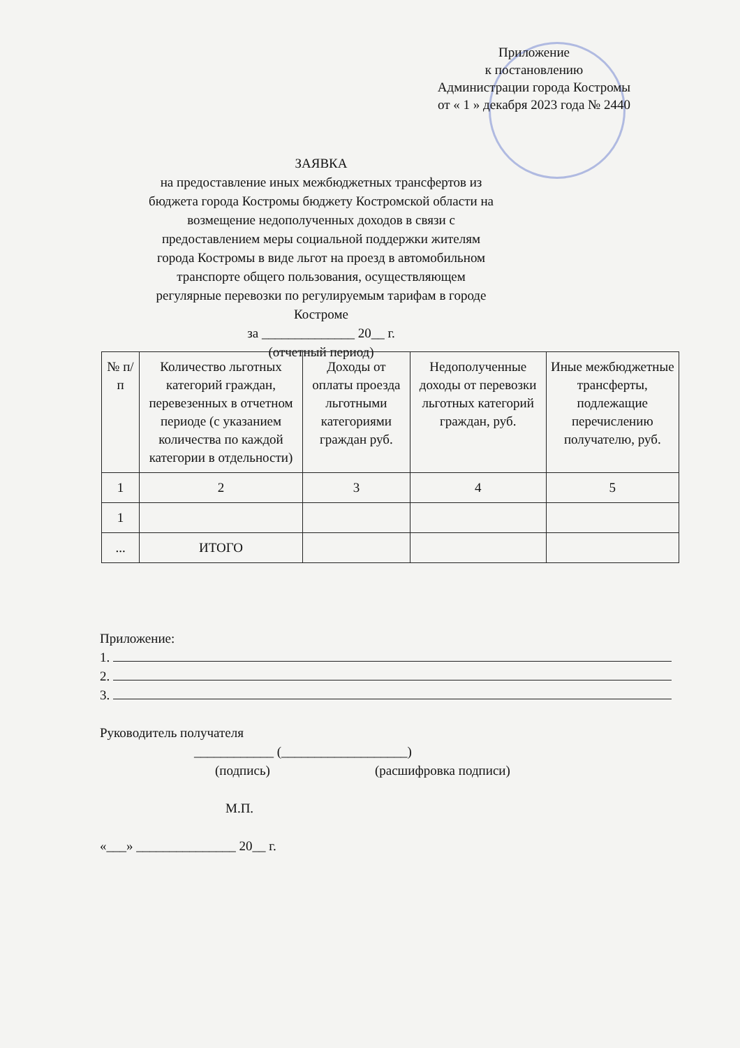Приложение
к постановлению
Администрации города Костромы
от « 1 » декабря 2023 года № 2440
ЗАЯВКА
на предоставление иных межбюджетных трансфертов из бюджета города Костромы бюджету Костромской области на возмещение недополученных доходов в связи с предоставлением меры социальной поддержки жителям города Костромы в виде льгот на проезд в автомобильном транспорте общего пользования, осуществляющем регулярные перевозки по регулируемым тарифам в городе Костроме
за ______________ 20__ г.
(отчетный период)
| № п/п | Количество льготных категорий граждан, перевезенных в отчетном периоде (с указанием количества по каждой категории в отдельности) | Доходы от оплаты проезда льготными категориями граждан руб. | Недополученные доходы от перевозки льготных категорий граждан, руб. | Иные межбюджетные трансферты, подлежащие перечислению получателю, руб. |
| 1 | 2 | 3 | 4 | 5 |
| 1 | | | | |
| ... | ИТОГО | | | |
Приложение:
1.
2.
3.
Руководитель получателя
____________ (___________________)
(подпись) (расшифровка подписи)
М.П.
«___» _______________ 20__ г.